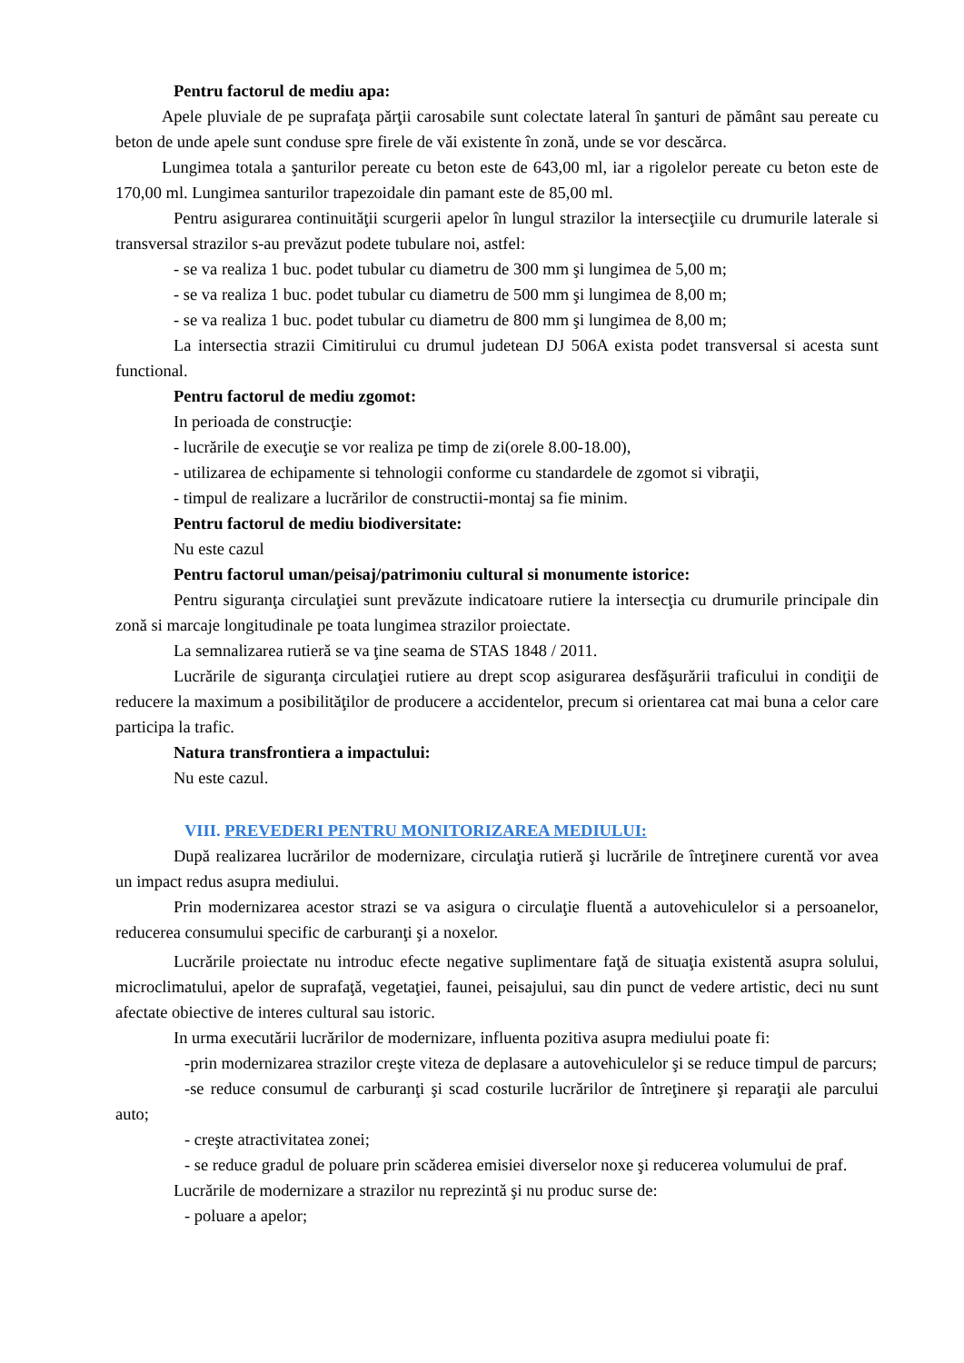Pentru factorul de mediu apa:
Apele pluviale de pe suprafaţa părţii carosabile sunt colectate lateral în şanturi de pământ sau pereate cu beton de unde apele sunt conduse spre firele de văi existente în zonă, unde se vor descărca.
Lungimea totala a şanturilor pereate cu beton este de 643,00 ml, iar a rigolelor pereate cu beton este de 170,00 ml. Lungimea santurilor trapezoidale din pamant este de 85,00 ml.
Pentru asigurarea continuităţii scurgerii apelor în lungul strazilor la intersecţiile cu drumurile laterale si transversal strazilor s-au prevăzut podete tubulare noi, astfel:
- se va realiza 1 buc. podet tubular cu diametru de 300 mm şi lungimea de 5,00 m;
- se va realiza 1 buc. podet tubular cu diametru de 500 mm şi lungimea de 8,00 m;
- se va realiza 1 buc. podet tubular cu diametru de 800 mm şi lungimea de 8,00 m;
La intersectia strazii Cimitirului cu drumul judetean DJ 506A exista podet transversal si acesta sunt functional.
Pentru factorul de mediu zgomot:
In perioada de construcţie:
- lucrările de execuţie se vor realiza pe timp de zi(orele 8.00-18.00),
- utilizarea de echipamente si tehnologii conforme cu standardele de zgomot si vibraţii,
- timpul de realizare a lucrărilor de constructii-montaj sa fie minim.
Pentru factorul de mediu biodiversitate:
Nu este cazul
Pentru factorul uman/peisaj/patrimoniu cultural si monumente istorice:
Pentru siguranţa circulaţiei sunt prevăzute indicatoare rutiere la intersecţia cu drumurile principale din zonă si marcaje longitudinale pe toata lungimea strazilor proiectate.
La semnalizarea rutieră se va ţine seama de STAS 1848 / 2011.
Lucrările de siguranţa circulaţiei rutiere au drept scop asigurarea desfăşurării traficului in condiţii de reducere la maximum a posibilităţilor de producere a accidentelor, precum si orientarea cat mai buna a celor care participa la trafic.
Natura transfrontiera a impactului:
Nu este cazul.
VIII. PREVEDERI PENTRU MONITORIZAREA MEDIULUI:
După realizarea lucrărilor de modernizare, circulaţia rutieră şi lucrările de întreţinere curentă vor avea un impact redus asupra mediului.
Prin modernizarea acestor strazi se va asigura o circulaţie fluentă a autovehiculelor si a persoanelor, reducerea consumului specific de carburanţi şi a noxelor.
Lucrările proiectate nu introduc efecte negative suplimentare faţă de situaţia existentă asupra solului, microclimatului, apelor de suprafaţă, vegetaţiei, faunei, peisajului, sau din punct de vedere artistic, deci nu sunt afectate obiective de interes cultural sau istoric.
In urma executării lucrărilor de modernizare, influenta pozitiva asupra mediului poate fi:
-prin modernizarea strazilor creşte viteza de deplasare a autovehiculelor şi se reduce timpul de parcurs;
-se reduce consumul de carburanţi şi scad costurile lucrărilor de întreţinere şi reparaţii ale parcului auto;
- creşte atractivitatea zonei;
- se reduce gradul de poluare prin scăderea emisiei diverselor noxe şi reducerea volumului de praf.
Lucrările de modernizare a strazilor nu reprezintă şi nu produc surse de:
- poluare a apelor;